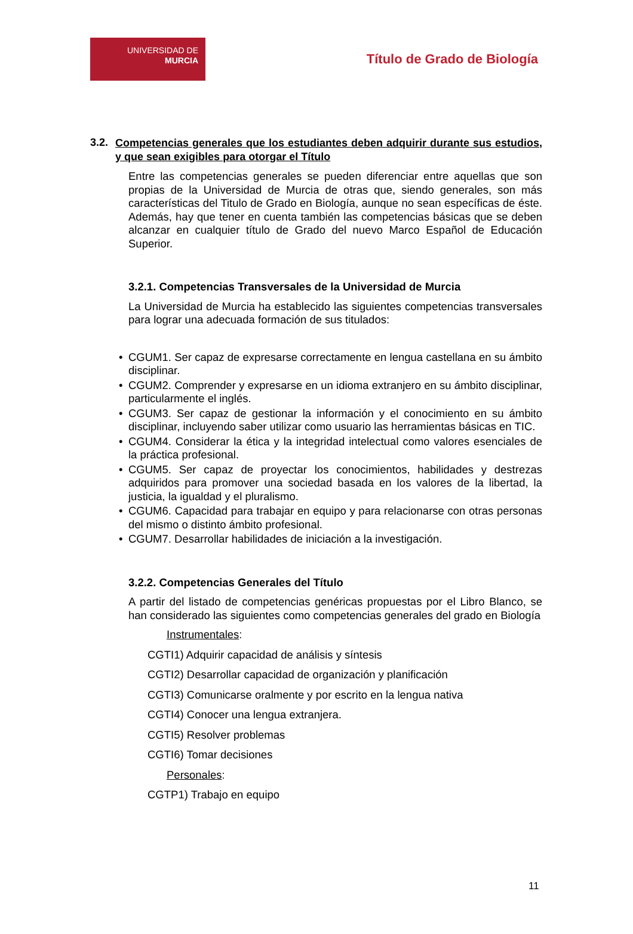UNIVERSIDAD DE
MURCIA
Título de Grado de Biología
3.2.
Competencias generales que los estudiantes deben adquirir durante sus estudios, y que sean exigibles para otorgar el Título
Entre las competencias generales se pueden diferenciar entre aquellas que son propias de la Universidad de Murcia de otras que, siendo generales, son más características del Titulo de Grado en Biología, aunque no sean específicas de éste. Además, hay que tener en cuenta también las competencias básicas que se deben alcanzar en cualquier título de Grado del nuevo Marco Español de Educación Superior.
3.2.1. Competencias Transversales de la Universidad de Murcia
La Universidad de Murcia ha establecido las siguientes competencias transversales para lograr una adecuada formación de sus titulados:
• CGUM1. Ser capaz de expresarse correctamente en lengua castellana en su ámbito disciplinar.
• CGUM2. Comprender y expresarse en un idioma extranjero en su ámbito disciplinar, particularmente el inglés.
• CGUM3. Ser capaz de gestionar la información y el conocimiento en su ámbito disciplinar, incluyendo saber utilizar como usuario las herramientas básicas en TIC.
• CGUM4. Considerar la ética y la integridad intelectual como valores esenciales de la práctica profesional.
• CGUM5. Ser capaz de proyectar los conocimientos, habilidades y destrezas adquiridos para promover una sociedad basada en los valores de la libertad, la justicia, la igualdad y el pluralismo.
• CGUM6. Capacidad para trabajar en equipo y para relacionarse con otras personas del mismo o distinto ámbito profesional.
• CGUM7. Desarrollar habilidades de iniciación a la investigación.
3.2.2. Competencias Generales del Título
A partir del listado de competencias genéricas propuestas por el Libro Blanco, se han considerado las siguientes como competencias generales del grado en Biología
Instrumentales:
CGTI1) Adquirir capacidad de análisis y síntesis
CGTI2) Desarrollar capacidad de organización y planificación
CGTI3) Comunicarse oralmente y por escrito en la lengua nativa
CGTI4) Conocer una lengua extranjera.
CGTI5) Resolver problemas
CGTI6) Tomar decisiones
Personales:
CGTP1) Trabajo en equipo
11